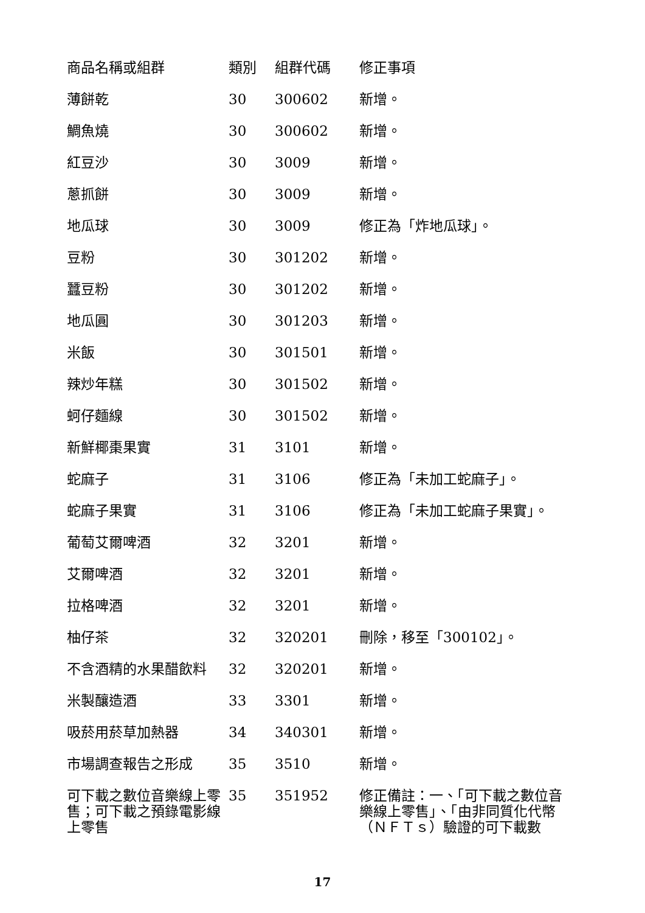| 商品名稱或組群 | 類別 | 組群代碼 | 修正事項 |
| --- | --- | --- | --- |
| 薄餅乾 | 30 | 300602 | 新增。 |
| 鯛魚燒 | 30 | 300602 | 新增。 |
| 紅豆沙 | 30 | 3009 | 新增。 |
| 蔥抓餅 | 30 | 3009 | 新增。 |
| 地瓜球 | 30 | 3009 | 修正為「炸地瓜球」。 |
| 豆粉 | 30 | 301202 | 新增。 |
| 蠶豆粉 | 30 | 301202 | 新增。 |
| 地瓜圓 | 30 | 301203 | 新增。 |
| 米飯 | 30 | 301501 | 新增。 |
| 辣炒年糕 | 30 | 301502 | 新增。 |
| 蚵仔麵線 | 30 | 301502 | 新增。 |
| 新鮮椰棗果實 | 31 | 3101 | 新增。 |
| 蛇麻子 | 31 | 3106 | 修正為「未加工蛇麻子」。 |
| 蛇麻子果實 | 31 | 3106 | 修正為「未加工蛇麻子果實」。 |
| 葡萄艾爾啤酒 | 32 | 3201 | 新增。 |
| 艾爾啤酒 | 32 | 3201 | 新增。 |
| 拉格啤酒 | 32 | 3201 | 新增。 |
| 柚仔茶 | 32 | 320201 | 刪除，移至「300102」。 |
| 不含酒精的水果醋飲料 | 32 | 320201 | 新增。 |
| 米製釀造酒 | 33 | 3301 | 新增。 |
| 吸菸用菸草加熱器 | 34 | 340301 | 新增。 |
| 市場調查報告之形成 | 35 | 3510 | 新增。 |
| 可下載之數位音樂線上零售；可下載之預錄電影線上零售 | 35 | 351952 | 修正備註：一、「可下載之數位音樂線上零售」、「由非同質化代幣（ＮＦＴｓ）驗證的可下載數 |
17